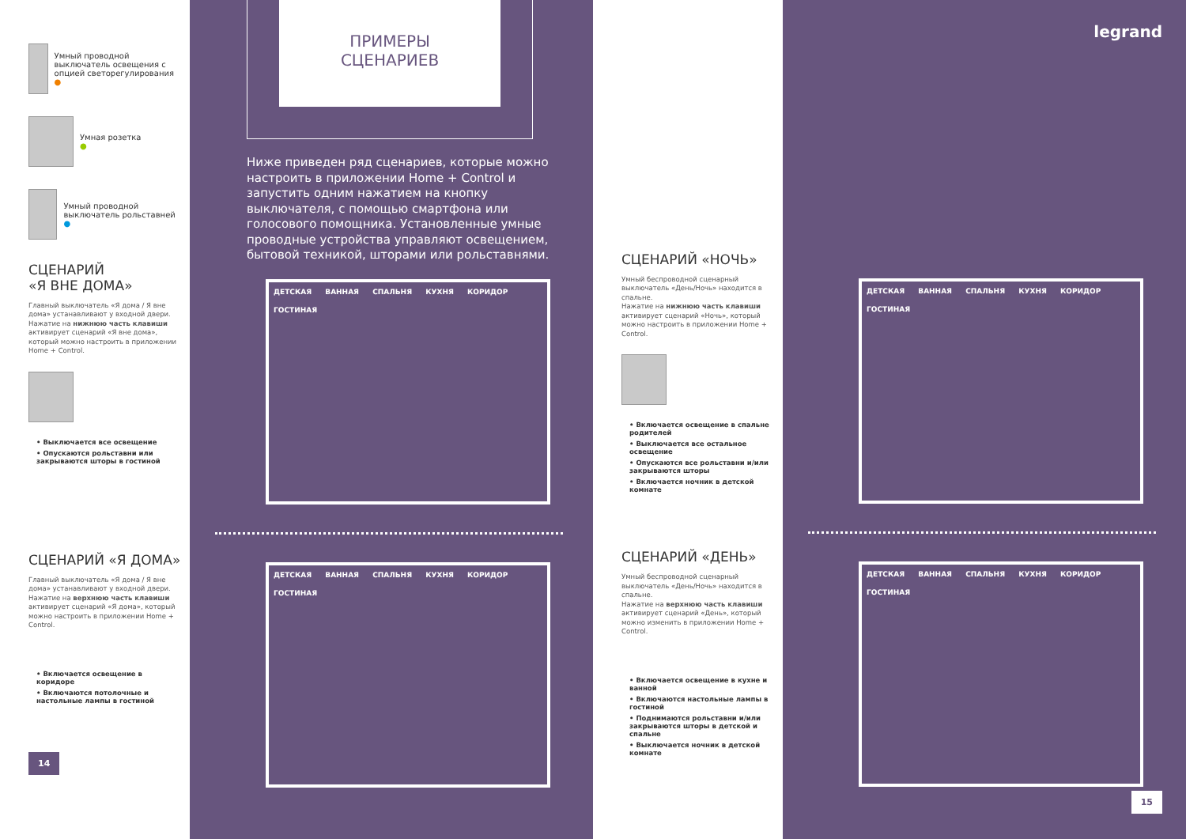Умный проводной выключатель освещения с опцией светорегулирования
●
Умная розетка
●
Умный проводной выключатель рольставней
●
СЦЕНАРИЙ
«Я ВНЕ ДОМА»
Главный выключатель «Я дома / Я вне дома» устанавливают у входной двери.
Нажатие на нижнюю часть клавиши активирует сценарий «Я вне дома», который можно настроить в приложении Home + Control.
• Выключается все освещение
• Опускаются рольставни или закрываются шторы в гостиной
СЦЕНАРИЙ «Я ДОМА»
Главный выключатель «Я дома / Я вне дома» устанавливают у входной двери.
Нажатие на верхнюю часть клавиши активирует сценарий «Я дома», который можно настроить в приложении Home + Control.
• Включается освещение в коридоре
• Включаются потолочные и настольные лампы в гостиной
14
ПРИМЕРЫ
СЦЕНАРИЕВ
Ниже приведен ряд сценариев, которые можно настроить в приложении Home + Control и запустить одним нажатием на кнопку выключателя, с помощью смартфона или голосового помощника. Установленные умные проводные устройства управляют освещением, бытовой техникой, шторами или рольставнями.
ДЕТСКАЯ ВАННАЯ СПАЛЬНЯ КУХНЯ КОРИДОР ГОСТИНАЯ
ДЕТСКАЯ ВАННАЯ СПАЛЬНЯ КУХНЯ КОРИДОР ГОСТИНАЯ
СЦЕНАРИЙ «НОЧЬ»
Умный беспроводной сценарный выключатель «День/Ночь» находится в спальне.
Нажатие на нижнюю часть клавиши активирует сценарий «Ночь», который можно настроить в приложении Home + Control.
• Включается освещение в спальне родителей
• Выключается все остальное освещение
• Опускаются все рольставни и/или закрываются шторы
• Включается ночник в детской комнате
СЦЕНАРИЙ «ДЕНЬ»
Умный беспроводной сценарный выключатель «День/Ночь» находится в спальне.
Нажатие на верхнюю часть клавиши активирует сценарий «День», который можно изменить в приложении Home + Control.
• Включается освещение в кухне и ванной
• Включаются настольные лампы в гостиной
• Поднимаются рольставни и/или закрываются шторы в детской и спальне
• Выключается ночник в детской комнате
legrand
ДЕТСКАЯ ВАННАЯ СПАЛЬНЯ КУХНЯ КОРИДОР ГОСТИНАЯ
ДЕТСКАЯ ВАННАЯ СПАЛЬНЯ КУХНЯ КОРИДОР ГОСТИНАЯ
15